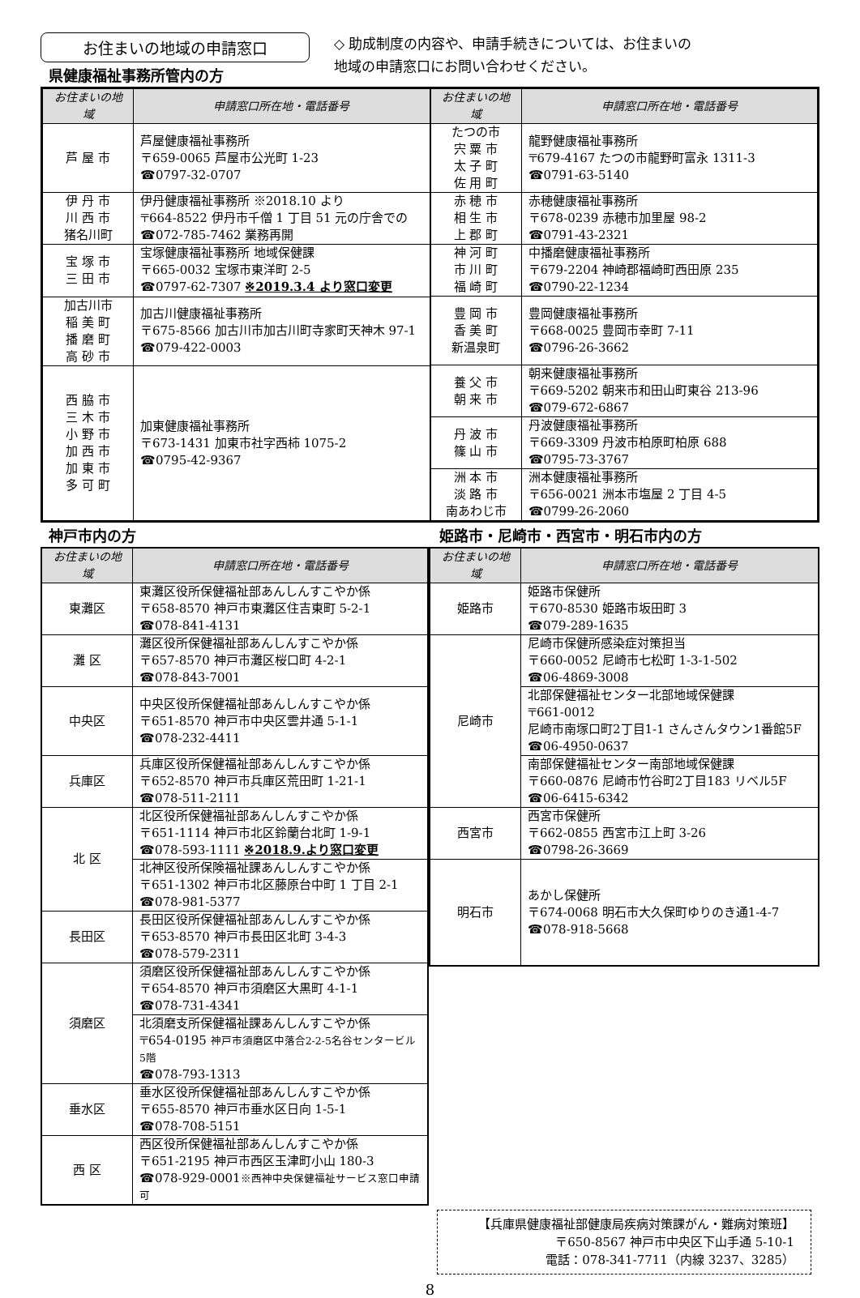お住まいの地域の申請窓口
県健康福祉事務所管内の方
◇ 助成制度の内容や、申請手続きについては、お住まいの
地域の申請窓口にお問い合わせください。
| お住まいの地域 | 申請窓口所在地・電話番号 |
| --- | --- |
| 芦 屋 市 | 芦屋健康福祉事務所 〒659-0065 芦屋市公光町 1-23 ☎0797-32-0707 |
| 伊 丹 市 川 西 市 猪名川町 | 伊丹健康福祉事務所 ※2018.10 より 〒664-8522 伊丹市千僧 1 丁目 51 元の庁舎での ☎072-785-7462 業務再開 |
| 宝 塚 市 三 田 市 | 宝塚健康福祉事務所 地域保健課 〒665-0032 宝塚市東洋町 2-5 ☎0797-62-7307 ※2019.3.4 より窓口変更 |
| 加古川市 稲 美 町 播 磨 町 高 砂 市 | 加古川健康福祉事務所 〒675-8566 加古川市加古川町寺家町天神木 97-1 ☎079-422-0003 |
| 西 脇 市 三 木 市 小 野 市 加 西 市 加 東 市 多 可 町 | 加東健康福祉事務所 〒673-1431 加東市社字西柿 1075-2 ☎0795-42-9367 |
| お住まいの地域 | 申請窓口所在地・電話番号 |
| --- | --- |
| たつの市 宍 粟 市 太 子 町 佐 用 町 | 龍野健康福祉事務所 〒679-4167 たつの市龍野町富永 1311-3 ☎0791-63-5140 |
| 赤 穂 市 相 生 市 上 郡 町 | 赤穂健康福祉事務所 〒678-0239 赤穂市加里屋 98-2 ☎0791-43-2321 |
| 神 河 町 市 川 町 福 崎 町 | 中播磨健康福祉事務所 〒679-2204 神崎郡福崎町西田原 235 ☎0790-22-1234 |
| 豊 岡 市 香 美 町 新温泉町 | 豊岡健康福祉事務所 〒668-0025 豊岡市幸町 7-11 ☎0796-26-3662 |
| 養 父 市 朝 来 市 | 朝来健康福祉事務所 〒669-5202 朝来市和田山町東谷 213-96 ☎079-672-6867 |
| 丹 波 市 篠 山 市 | 丹波健康福祉事務所 〒669-3309 丹波市柏原町柏原 688 ☎0795-73-3767 |
| 洲 本 市 淡 路 市 南あわじ市 | 洲本健康福祉事務所 〒656-0021 洲本市塩屋 2 丁目 4-5 ☎0799-26-2060 |
神戸市内の方 姫路市・尼崎市・西宮市・明石市内の方
| お住まいの地域 | 申請窓口所在地・電話番号 |
| --- | --- |
| 東灘区 | 東灘区役所保健福祉部あんしんすこやか係 〒658-8570 神戸市東灘区住吉東町 5-2-1 ☎078-841-4131 |
| 灘 区 | 灘区役所保健福祉部あんしんすこやか係 〒657-8570 神戸市灘区桜口町 4-2-1 ☎078-843-7001 |
| 中央区 | 中央区役所保健福祉部あんしんすこやか係 〒651-8570 神戸市中央区雲井通 5-1-1 ☎078-232-4411 |
| 兵庫区 | 兵庫区役所保健福祉部あんしんすこやか係 〒652-8570 神戸市兵庫区荒田町 1-21-1 ☎078-511-2111 |
| 北 区 | 北区役所保健福祉部あんしんすこやか係 〒651-1114 神戸市北区鈴蘭台北町 1-9-1 ☎078-593-1111 ※2018.9.より窓口変更 |
| | 北神区役所保険福祉課あんしんすこやか係 〒651-1302 神戸市北区藤原台中町 1 丁目 2-1 ☎078-981-5377 |
| 長田区 | 長田区役所保健福祉部あんしんすこやか係 〒653-8570 神戸市長田区北町 3-4-3 ☎078-579-2311 |
| 須磨区 | 須磨区役所保健福祉部あんしんすこやか係 〒654-8570 神戸市須磨区大黒町 4-1-1 ☎078-731-4341 |
| | 北須磨支所保健福祉課あんしんすこやか係 〒654-0195 神戸市須磨区中落合2-2-5名谷センタービル5階 ☎078-793-1313 |
| 垂水区 | 垂水区役所保健福祉部あんしんすこやか係 〒655-8570 神戸市垂水区日向 1-5-1 ☎078-708-5151 |
| 西 区 | 西区役所保健福祉部あんしんすこやか係 〒651-2195 神戸市西区玉津町小山 180-3 ☎078-929-0001 ※西神中央保健福祉サービス窓口申請可 |
| お住まいの地域 | 申請窓口所在地・電話番号 |
| --- | --- |
| 姫路市 | 姫路市保健所 〒670-8530 姫路市坂田町 3 ☎079-289-1635 |
| 尼崎市 | 尼崎市保健所感染症対策担当 〒660-0052 尼崎市七松町 1-3-1-502 ☎06-4869-3008 |
| | 北部保健福祉センター北部地域保健課 〒661-0012 尼崎市南塚口町2丁目1-1 さんさんタウン1番館5F ☎06-4950-0637 |
| | 南部保健福祉センター南部地域保健課 〒660-0876 尼崎市竹谷町2丁目183 リベル5F ☎06-6415-6342 |
| 西宮市 | 西宮市保健所 〒662-0855 西宮市江上町 3-26 ☎0798-26-3669 |
| 明石市 | あかし保健所 〒674-0068 明石市大久保町ゆりのき通1-4-7 ☎078-918-5668 |
【兵庫県健康福祉部健康局疾病対策課がん・難病対策班】
〒650-8567 神戸市中央区下山手通 5-10-1
電話：078-341-7711（内線 3237、3285）
8